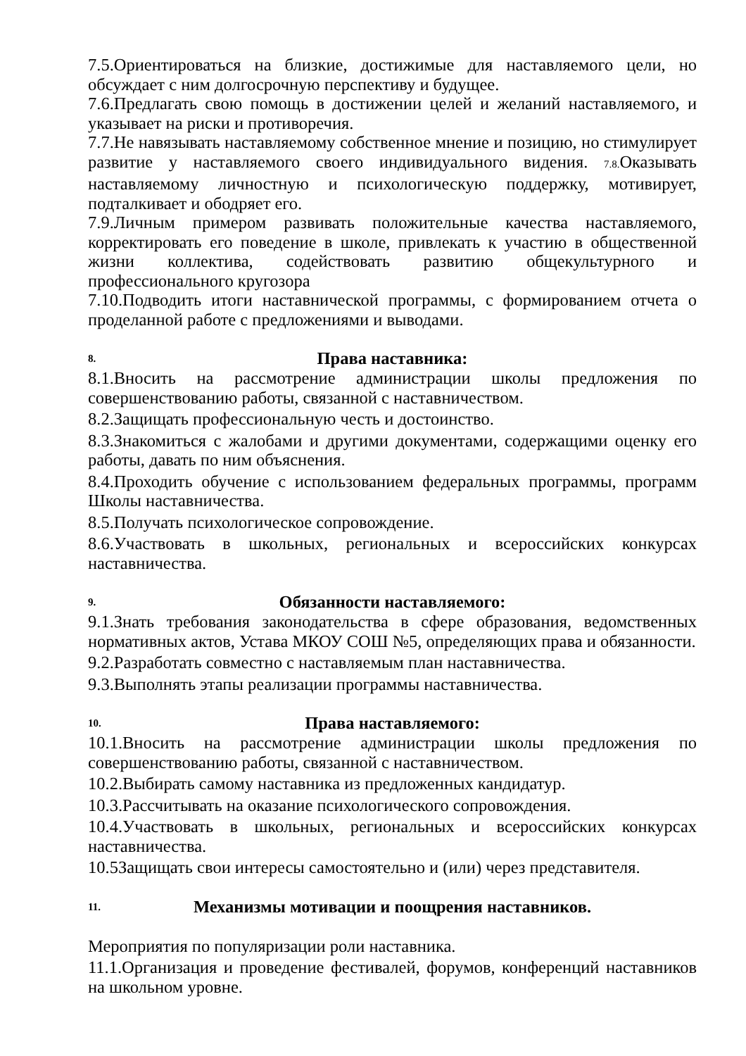7.5.Ориентироваться на близкие, достижимые для наставляемого цели, но обсуждает с ним долгосрочную перспективу и будущее.
7.6.Предлагать свою помощь в достижении целей и желаний наставляемого, и указывает на риски и противоречия.
7.7.Не навязывать наставляемому собственное мнение и позицию, но стимулирует развитие у наставляемого своего индивидуального видения. 7.8. Оказывать наставляемому личностную и психологическую поддержку, мотивирует, подталкивает и ободряет его.
7.9.Личным примером развивать положительные качества наставляемого, корректировать его поведение в школе, привлекать к участию в общественной жизни коллектива, содействовать развитию общекультурного и профессионального кругозора
7.10.Подводить итоги наставнической программы, с формированием отчета о проделанной работе с предложениями и выводами.
8. Права наставника:
8.1.Вносить на рассмотрение администрации школы предложения по совершенствованию работы, связанной с наставничеством.
8.2.Защищать профессиональную честь и достоинство.
8.3.Знакомиться с жалобами и другими документами, содержащими оценку его работы, давать по ним объяснения.
8.4.Проходить обучение с использованием федеральных программы, программ Школы наставничества.
8.5.Получать психологическое сопровождение.
8.6.Участвовать в школьных, региональных и всероссийских конкурсах наставничества.
9. Обязанности наставляемого:
9.1.Знать требования законодательства в сфере образования, ведомственных нормативных актов, Устава МКОУ СОШ №5, определяющих права и обязанности.
9.2.Разработать совместно с наставляемым план наставничества.
9.3.Выполнять этапы реализации программы наставничества.
10. Права наставляемого:
10.1.Вносить на рассмотрение администрации школы предложения по совершенствованию работы, связанной с наставничеством.
10.2.Выбирать самому наставника из предложенных кандидатур.
10.3.Рассчитывать на оказание психологического сопровождения.
10.4.Участвовать в школьных, региональных и всероссийских конкурсах наставничества.
10.5Защищать свои интересы самостоятельно и (или) через представителя.
11. Механизмы мотивации и поощрения наставников.
Мероприятия по популяризации роли наставника.
11.1.Организация и проведение фестивалей, форумов, конференций наставников на школьном уровне.